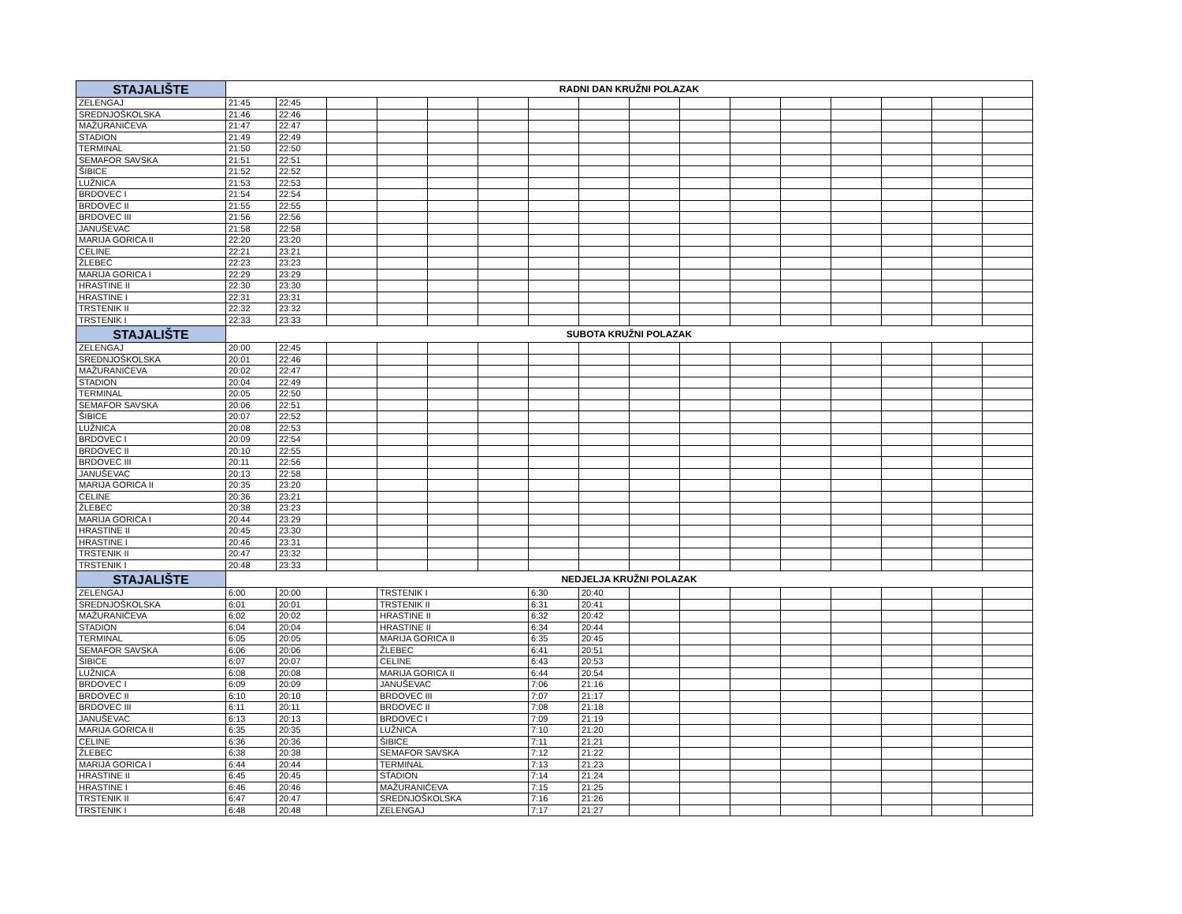| STAJALIŠTE | RADNI DAN KRUŽNI POLAZAK | | | | | | | | | | | | | | | |
| --- | --- | --- | --- | --- | --- | --- | --- | --- | --- | --- | --- | --- | --- | --- | --- | --- |
| ZELENGAJ | 21:45 | 22:45 | | | | | | | | | | | | | | |
| SREDNJOŠKOLSKA | 21:46 | 22:46 | | | | | | | | | | | | | | |
| MAŽURANIĆEVA | 21:47 | 22:47 | | | | | | | | | | | | | | |
| STADION | 21:49 | 22:49 | | | | | | | | | | | | | | |
| TERMINAL | 21:50 | 22:50 | | | | | | | | | | | | | | |
| SEMAFOR SAVSKA | 21:51 | 22:51 | | | | | | | | | | | | | | |
| ŠIBICE | 21:52 | 22:52 | | | | | | | | | | | | | | |
| LUŽNICA | 21:53 | 22:53 | | | | | | | | | | | | | | |
| BRDOVEC I | 21:54 | 22:54 | | | | | | | | | | | | | | |
| BRDOVEC II | 21:55 | 22:55 | | | | | | | | | | | | | | |
| BRDOVEC III | 21:56 | 22:56 | | | | | | | | | | | | | | |
| JANUŠEVAC | 21:58 | 22:58 | | | | | | | | | | | | | | |
| MARIJA GORICA II | 22:20 | 23:20 | | | | | | | | | | | | | | |
| CELINE | 22:21 | 23:21 | | | | | | | | | | | | | | |
| ŽLEBEC | 22:23 | 23:23 | | | | | | | | | | | | | | |
| MARIJA GORICA I | 22:29 | 23:29 | | | | | | | | | | | | | | |
| HRASTINE II | 22:30 | 23:30 | | | | | | | | | | | | | | |
| HRASTINE I | 22:31 | 23:31 | | | | | | | | | | | | | | |
| TRSTENIK II | 22:32 | 23:32 | | | | | | | | | | | | | | |
| TRSTENIK I | 22:33 | 23:33 | | | | | | | | | | | | | | |
| STAJALIŠTE | SUBOTA KRUŽNI POLAZAK | | | | | | | | | | | | | | | |
| ZELENGAJ | 20:00 | 22:45 | | | | | | | | | | | | | | |
| SREDNJOŠKOLSKA | 20:01 | 22:46 | | | | | | | | | | | | | | |
| MAŽURANIĆEVA | 20:02 | 22:47 | | | | | | | | | | | | | | |
| STADION | 20:04 | 22:49 | | | | | | | | | | | | | | |
| TERMINAL | 20:05 | 22:50 | | | | | | | | | | | | | | |
| SEMAFOR SAVSKA | 20:06 | 22:51 | | | | | | | | | | | | | | |
| ŠIBICE | 20:07 | 22:52 | | | | | | | | | | | | | | |
| LUŽNICA | 20:08 | 22:53 | | | | | | | | | | | | | | |
| BRDOVEC I | 20:09 | 22:54 | | | | | | | | | | | | | | |
| BRDOVEC II | 20:10 | 22:55 | | | | | | | | | | | | | | |
| BRDOVEC III | 20:11 | 22:56 | | | | | | | | | | | | | | |
| JANUŠEVAC | 20:13 | 22:58 | | | | | | | | | | | | | | |
| MARIJA GORICA II | 20:35 | 23:20 | | | | | | | | | | | | | | |
| CELINE | 20:36 | 23:21 | | | | | | | | | | | | | | |
| ŽLEBEC | 20:38 | 23:23 | | | | | | | | | | | | | | |
| MARIJA GORICA I | 20:44 | 23:29 | | | | | | | | | | | | | | |
| HRASTINE II | 20:45 | 23:30 | | | | | | | | | | | | | | |
| HRASTINE I | 20:46 | 23:31 | | | | | | | | | | | | | | |
| TRSTENIK II | 20:47 | 23:32 | | | | | | | | | | | | | | |
| TRSTENIK I | 20:48 | 23:33 | | | | | | | | | | | | | | |
| STAJALIŠTE | NEDJELJA KRUŽNI POLAZAK | | | | | | | | | | | | | | | |
| ZELENGAJ | 6:00 | 20:00 | | TRSTENIK I | | | 6:30 | 20:40 | | | | | | | | |
| SREDNJOŠKOLSKA | 6:01 | 20:01 | | TRSTENIK II | | | 6:31 | 20:41 | | | | | | | | |
| MAŽURANIĆEVA | 6:02 | 20:02 | | HRASTINE II | | | 6:32 | 20:42 | | | | | | | | |
| STADION | 6:04 | 20:04 | | HRASTINE II | | | 6:34 | 20:44 | | | | | | | | |
| TERMINAL | 6:05 | 20:05 | | MARIJA GORICA II | | | 6:35 | 20:45 | | | | | | | | |
| SEMAFOR SAVSKA | 6:06 | 20:06 | | ŽLEBEC | | | 6:41 | 20:51 | | | | | | | | |
| ŠIBICE | 6:07 | 20:07 | | CELINE | | | 6:43 | 20:53 | | | | | | | | |
| LUŽNICA | 6:08 | 20:08 | | MARIJA GORICA II | | | 6:44 | 20:54 | | | | | | | | |
| BRDOVEC I | 6:09 | 20:09 | | JANUŠEVAC | | | 7:06 | 21:16 | | | | | | | | |
| BRDOVEC II | 6:10 | 20:10 | | BRDOVEC III | | | 7:07 | 21:17 | | | | | | | | |
| BRDOVEC III | 6:11 | 20:11 | | BRDOVEC II | | | 7:08 | 21:18 | | | | | | | | |
| JANUŠEVAC | 6:13 | 20:13 | | BRDOVEC I | | | 7:09 | 21:19 | | | | | | | | |
| MARIJA GORICA II | 6:35 | 20:35 | | LUŽNICA | | | 7:10 | 21:20 | | | | | | | | |
| CELINE | 6:36 | 20:36 | | ŠIBICE | | | 7:11 | 21:21 | | | | | | | | |
| ŽLEBEC | 6:38 | 20:38 | | SEMAFOR SAVSKA | | | 7:12 | 21:22 | | | | | | | | |
| MARIJA GORICA I | 6:44 | 20:44 | | TERMINAL | | | 7:13 | 21:23 | | | | | | | | |
| HRASTINE II | 6:45 | 20:45 | | STADION | | | 7:14 | 21:24 | | | | | | | | |
| HRASTINE I | 6:46 | 20:46 | | MAŽURANIĆEVA | | | 7:15 | 21:25 | | | | | | | | |
| TRSTENIK II | 6:47 | 20:47 | | SREDNJOŠKOLSKA | | | 7:16 | 21:26 | | | | | | | | |
| TRSTENIK I | 6:48 | 20:48 | | ZELENGAJ | | | 7:17 | 21:27 | | | | | | | | |